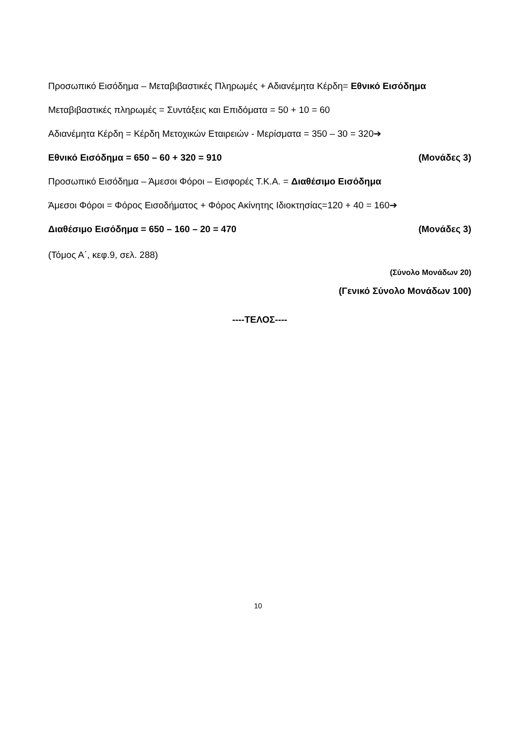Προσωπικό Εισόδημα – Μεταβιβαστικές Πληρωμές + Αδιανέμητα Κέρδη= Εθνικό Εισόδημα
Μεταβιβαστικές πληρωμές = Συντάξεις και Επιδόματα = 50 + 10 = 60
Αδιανέμητα Κέρδη = Κέρδη Μετοχικών Εταιρειών - Μερίσματα = 350 – 30 = 320➔
Εθνικό Εισόδημα = 650 – 60 + 320 = 910 (Μονάδες 3)
Προσωπικό Εισόδημα – Άμεσοι Φόροι – Εισφορές Τ.Κ.Α. = Διαθέσιμο Εισόδημα
Άμεσοι Φόροι = Φόρος Εισοδήματος + Φόρος Ακίνητης Ιδιοκτησίας=120 + 40 = 160➔
Διαθέσιμο Εισόδημα = 650 – 160 – 20 = 470 (Μονάδες 3)
(Τόμος Α΄, κεφ.9, σελ. 288)
(Σύνολο Μονάδων 20)
(Γενικό Σύνολο Μονάδων 100)
----ΤΕΛΟΣ----
10